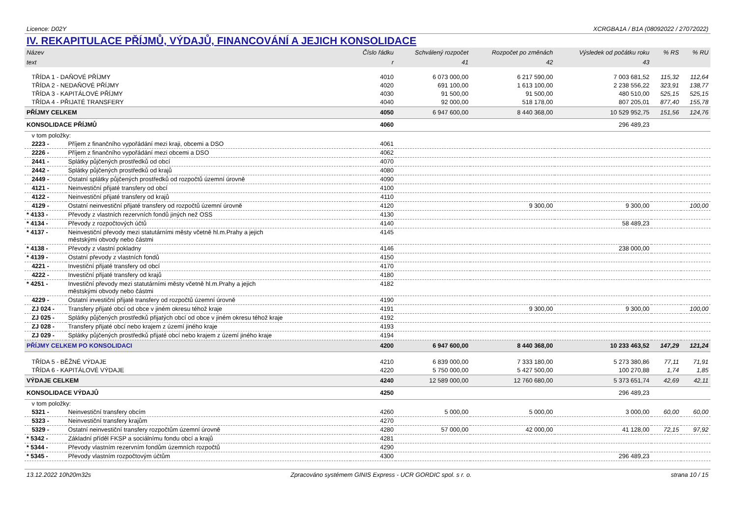Licence: D02Y XCRGBA1A / B1A (08092022 / 27072022)
IV. REKAPITULACE PŘÍJMŮ, VÝDAJŮ, FINANCOVÁNÍ A JEJICH KONSOLIDACE
| Název | | Číslo řádku | Schválený rozpočet | Rozpočet po změnách | Výsledek od počátku roku | % RS | % RU |
| --- | --- | --- | --- | --- | --- | --- | --- |
| text | | r | 41 | 42 | 43 | | |
| TŘÍDA 1 - DAŇOVÉ PŘÍJMY | | 4010 | 6 073 000,00 | 6 217 590,00 | 7 003 681,52 | 115,32 | 112,64 |
| TŘÍDA 2 - NEDAŇOVÉ PŘÍJMY | | 4020 | 691 100,00 | 1 613 100,00 | 2 238 556,22 | 323,91 | 138,77 |
| TŘÍDA 3 - KAPITÁLOVÉ PŘÍJMY | | 4030 | 91 500,00 | 91 500,00 | 480 510,00 | 525,15 | 525,15 |
| TŘÍDA 4 - PŘIJATÉ TRANSFERY | | 4040 | 92 000,00 | 518 178,00 | 807 205,01 | 877,40 | 155,78 |
| PŘÍJMY CELKEM | | 4050 | 6 947 600,00 | 8 440 368,00 | 10 529 952,75 | 151,56 | 124,76 |
| KONSOLIDACE PŘÍJMŮ | | 4060 | | | 296 489,23 | | |
| v tom položky: | | | | | | | |
| 2223 - | Příjem z finančního vypořádání mezi kraji, obcemi a DSO | 4061 | | | | | |
| 2226 - | Příjem z finančního vypořádání mezi obcemi a DSO | 4062 | | | | | |
| 2441 - | Splátky půjčených prostředků od obcí | 4070 | | | | | |
| 2442 - | Splátky půjčených prostředků od krajů | 4080 | | | | | |
| 2449 - | Ostatní splátky půjčených prostředků od rozpočtů územní úrovně | 4090 | | | | | |
| 4121 - | Neinvestiční přijaté transfery od obcí | 4100 | | | | | |
| 4122 - | Neinvestiční přijaté transfery od krajů | 4110 | | | | | |
| 4129 - | Ostatní neinvestiční přijaté transfery od rozpočtů územní úrovně | 4120 | | 9 300,00 | 9 300,00 | | 100,00 |
| * 4133 - | Převody z vlastních rezervních fondů jiných než OSS | 4130 | | | | | |
| * 4134 - | Převody z rozpočtových účtů | 4140 | | | 58 489,23 | | |
| * 4137 - | Neinvestiční převody mezi statutárními městy včetně hl.m.Prahy a jejich městskými obvody nebo částmi | 4145 | | | | | |
| * 4138 - | Převody z vlastní pokladny | 4146 | | | 238 000,00 | | |
| * 4139 - | Ostatní převody z vlastních fondů | 4150 | | | | | |
| 4221 - | Investiční přijaté transfery od obcí | 4170 | | | | | |
| 4222 - | Investiční přijaté transfery od krajů | 4180 | | | | | |
| * 4251 - | Investiční převody mezi statutárními městy včetně hl.m.Prahy a jejich městskými obvody nebo částmi | 4182 | | | | | |
| 4229 - | Ostatní investiční přijaté transfery od rozpočtů územní úrovně | 4190 | | | | | |
| ZJ 024 - | Transfery přijaté obcí od obce v jiném okresu téhož kraje | 4191 | | 9 300,00 | 9 300,00 | | 100,00 |
| ZJ 025 - | Splátky půjčených prostředků přijatých obcí od obce v jiném okresu téhož kraje | 4192 | | | | | |
| ZJ 028 - | Transfery přijaté obcí nebo krajem z území jiného kraje | 4193 | | | | | |
| ZJ 029 - | Splátky půjčených prostředků přijaté obcí nebo krajem z území jiného kraje | 4194 | | | | | |
| PŘÍJMY CELKEM PO KONSOLIDACI | | 4200 | 6 947 600,00 | 8 440 368,00 | 10 233 463,52 | 147,29 | 121,24 |
| TŘÍDA 5 - BĚŽNÉ VÝDAJE | | 4210 | 6 839 000,00 | 7 333 180,00 | 5 273 380,86 | 77,11 | 71,91 |
| TŘÍDA 6 - KAPITÁLOVÉ VÝDAJE | | 4220 | 5 750 000,00 | 5 427 500,00 | 100 270,88 | 1,74 | 1,85 |
| VÝDAJE CELKEM | | 4240 | 12 589 000,00 | 12 760 680,00 | 5 373 651,74 | 42,69 | 42,11 |
| KONSOLIDACE VÝDAJŮ | | 4250 | | | 296 489,23 | | |
| v tom položky: | | | | | | | |
| 5321 - | Neinvestiční transfery obcím | 4260 | 5 000,00 | 5 000,00 | 3 000,00 | 60,00 | 60,00 |
| 5323 - | Neinvestiční transfery krajům | 4270 | | | | | |
| 5329 - | Ostatní neinvestiční transfery rozpočtům územní úrovně | 4280 | 57 000,00 | 42 000,00 | 41 128,00 | 72,15 | 97,92 |
| * 5342 - | Základní příděl FKSP a sociálnímu fondu obcí a krajů | 4281 | | | | | |
| * 5344 - | Převody vlastním rezervním fondům územních rozpočtů | 4290 | | | | | |
| * 5345 - | Převody vlastním rozpočtovým účtům | 4300 | | | 296 489,23 | | |
13.12.2022 10h20m32s Zpracováno systémem GINIS Express - UCR GORDIC spol. s r. o. strana 10 / 15